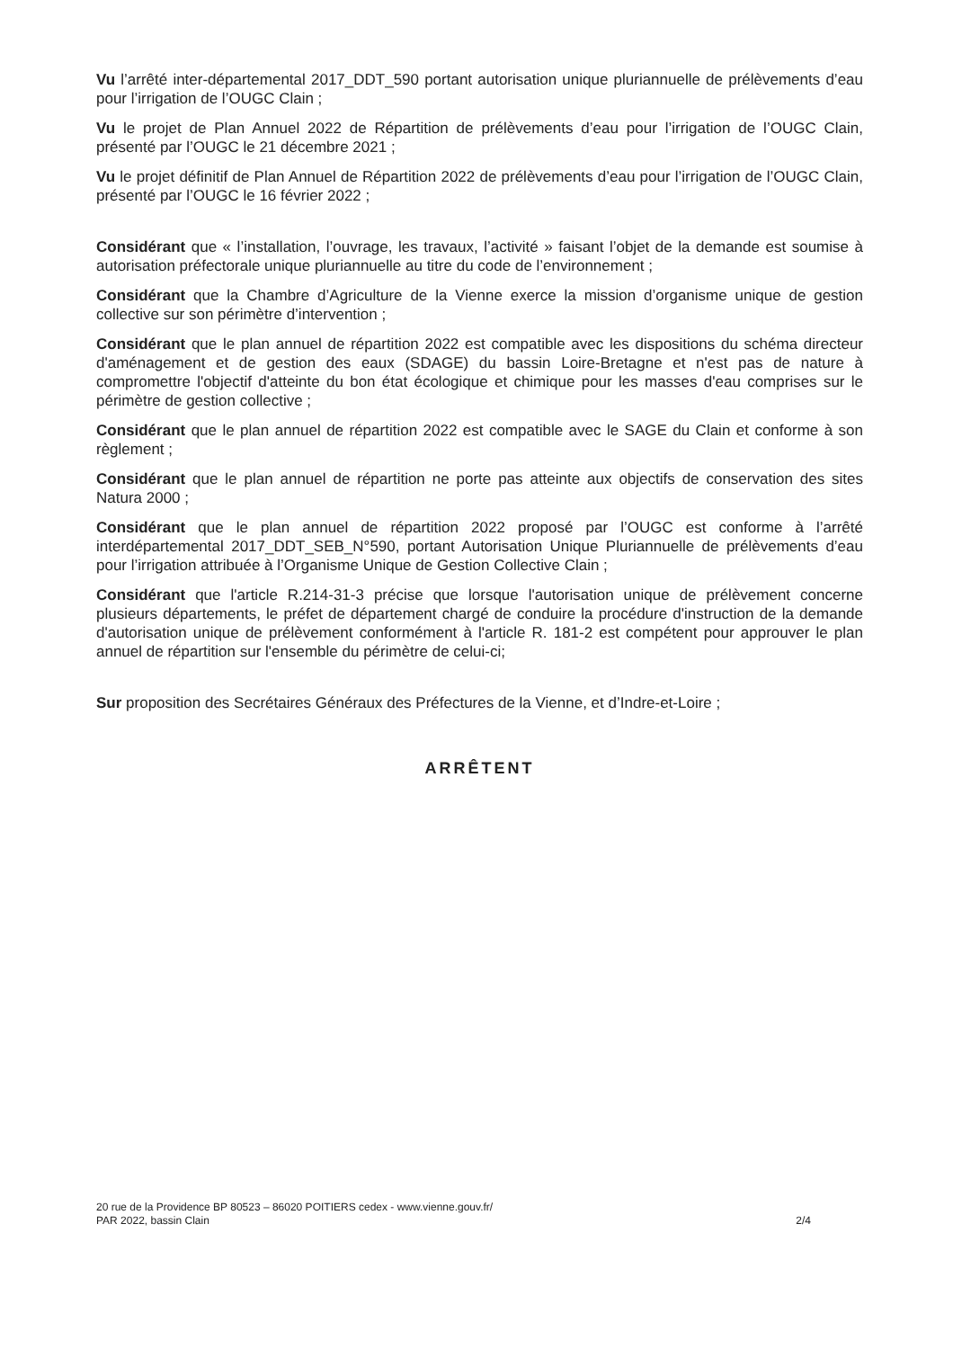Vu l’arrêté inter-départemental 2017_DDT_590 portant autorisation unique pluriannuelle de prélèvements d’eau pour l’irrigation de l’OUGC Clain ;
Vu le projet de Plan Annuel 2022 de Répartition de prélèvements d’eau pour l’irrigation de l’OUGC Clain, présenté par l’OUGC le 21 décembre 2021 ;
Vu le projet définitif de Plan Annuel de Répartition 2022 de prélèvements d’eau pour l’irrigation de l’OUGC Clain, présenté par l’OUGC le 16 février 2022 ;
Considérant que « l’installation, l’ouvrage, les travaux, l’activité » faisant l’objet de la demande est soumise à autorisation préfectorale unique pluriannuelle au titre du code de l’environnement ;
Considérant que la Chambre d’Agriculture de la Vienne exerce la mission d’organisme unique de gestion collective sur son périmètre d’intervention ;
Considérant que le plan annuel de répartition 2022 est compatible avec les dispositions du schéma directeur d'aménagement et de gestion des eaux (SDAGE) du bassin Loire-Bretagne et n'est pas de nature à compromettre l'objectif d'atteinte du bon état écologique et chimique pour les masses d'eau comprises sur le périmètre de gestion collective ;
Considérant que le plan annuel de répartition 2022 est compatible avec le SAGE du Clain et conforme à son règlement ;
Considérant que le plan annuel de répartition ne porte pas atteinte aux objectifs de conservation des sites Natura 2000 ;
Considérant que le plan annuel de répartition 2022 proposé par l’OUGC est conforme à l’arrêté interdépartemental 2017_DDT_SEB_N°590, portant Autorisation Unique Pluriannuelle de prélèvements d’eau pour l’irrigation attribuée à l’Organisme Unique de Gestion Collective Clain ;
Considérant que l'article R.214-31-3 précise que lorsque l'autorisation unique de prélèvement concerne plusieurs départements, le préfet de département chargé de conduire la procédure d'instruction de la demande d'autorisation unique de prélèvement conformément à l'article R. 181-2 est compétent pour approuver le plan annuel de répartition sur l'ensemble du périmètre de celui-ci;
Sur proposition des Secrétaires Généraux des Préfectures de la Vienne, et d’Indre-et-Loire ;
ARRÊTENT
20 rue de la Providence BP 80523 – 86020 POITIERS cedex - www.vienne.gouv.fr/
PAR 2022, bassin Clain
2/4